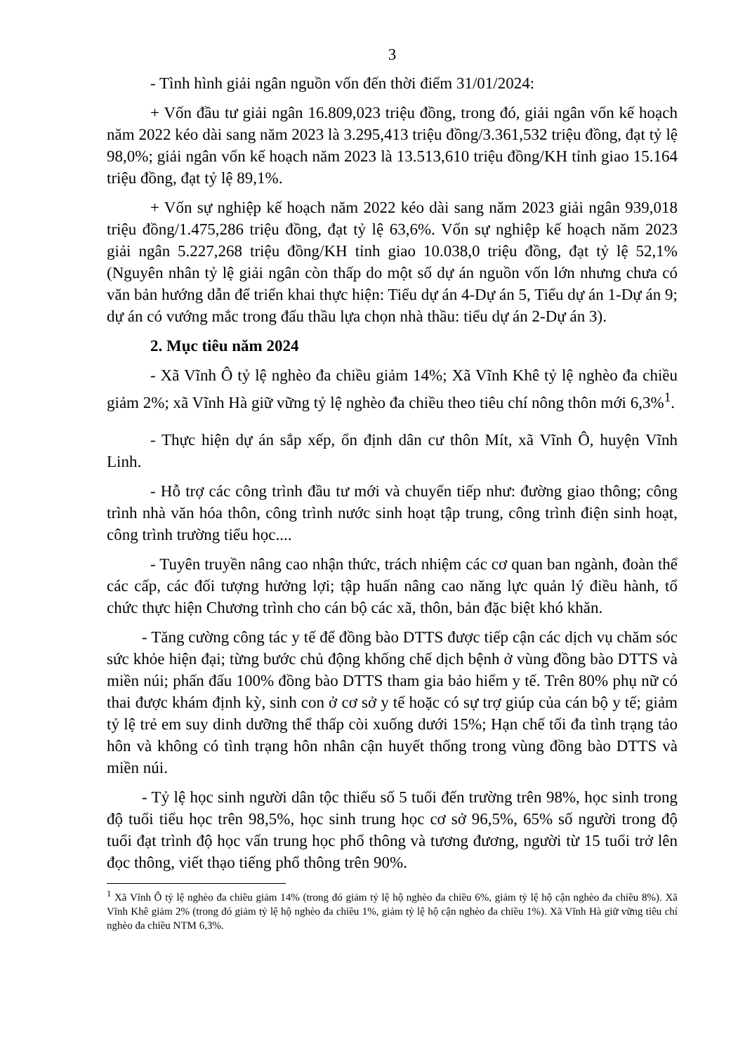3
- Tình hình giải ngân nguồn vốn đến thời điểm 31/01/2024:
+ Vốn đầu tư giải ngân 16.809,023 triệu đồng, trong đó, giải ngân vốn kế hoạch năm 2022 kéo dài sang năm 2023 là 3.295,413 triệu đồng/3.361,532 triệu đồng, đạt tỷ lệ 98,0%; giải ngân vốn kế hoạch năm 2023 là 13.513,610 triệu đồng/KH tỉnh giao 15.164 triệu đồng, đạt tỷ lệ 89,1%.
+ Vốn sự nghiệp kế hoạch năm 2022 kéo dài sang năm 2023 giải ngân 939,018 triệu đồng/1.475,286 triệu đồng, đạt tỷ lệ 63,6%. Vốn sự nghiệp kế hoạch năm 2023 giải ngân 5.227,268 triệu đồng/KH tỉnh giao 10.038,0 triệu đồng, đạt tỷ lệ 52,1% (Nguyên nhân tỷ lệ giải ngân còn thấp do một số dự án nguồn vốn lớn nhưng chưa có văn bản hướng dẫn để triển khai thực hiện: Tiểu dự án 4-Dự án 5, Tiểu dự án 1-Dự án 9; dự án có vướng mắc trong đấu thầu lựa chọn nhà thầu: tiểu dự án 2-Dự án 3).
2. Mục tiêu năm 2024
- Xã Vĩnh Ô tỷ lệ nghèo đa chiều giảm 14%; Xã Vĩnh Khê tỷ lệ nghèo đa chiều giảm 2%; xã Vĩnh Hà giữ vững tỷ lệ nghèo đa chiều theo tiêu chí nông thôn mới 6,3%<sup>1</sup>.
- Thực hiện dự án sắp xếp, ổn định dân cư thôn Mít, xã Vĩnh Ô, huyện Vĩnh Linh.
- Hỗ trợ các công trình đầu tư mới và chuyển tiếp như: đường giao thông; công trình nhà văn hóa thôn, công trình nước sinh hoạt tập trung, công trình điện sinh hoạt, công trình trường tiểu học....
- Tuyên truyền nâng cao nhận thức, trách nhiệm các cơ quan ban ngành, đoàn thể các cấp, các đối tượng hưởng lợi; tập huấn nâng cao năng lực quản lý điều hành, tổ chức thực hiện Chương trình cho cán bộ các xã, thôn, bản đặc biệt khó khăn.
- Tăng cường công tác y tế để đồng bào DTTS được tiếp cận các dịch vụ chăm sóc sức khỏe hiện đại; từng bước chủ động khống chế dịch bệnh ở vùng đồng bào DTTS và miền núi; phấn đấu 100% đồng bào DTTS tham gia bảo hiểm y tế. Trên 80% phụ nữ có thai được khám định kỳ, sinh con ở cơ sở y tế hoặc có sự trợ giúp của cán bộ y tế; giảm tỷ lệ trẻ em suy dinh dưỡng thể thấp còi xuống dưới 15%; Hạn chế tối đa tình trạng tảo hôn và không có tình trạng hôn nhân cận huyết thống trong vùng đồng bào DTTS và miền núi.
- Tỷ lệ học sinh người dân tộc thiểu số 5 tuổi đến trường trên 98%, học sinh trong độ tuổi tiểu học trên 98,5%, học sinh trung học cơ sở 96,5%, 65% số người trong độ tuổi đạt trình độ học vấn trung học phổ thông và tương đương, người từ 15 tuổi trở lên đọc thông, viết thạo tiếng phổ thông trên 90%.
<sup>1</sup> Xã Vĩnh Ô tỷ lệ nghèo đa chiều giảm 14% (trong đó giảm tỷ lệ hộ nghèo đa chiều 6%, giảm tỷ lệ hộ cận nghèo đa chiều 8%). Xã Vĩnh Khê giảm 2% (trong đó giảm tỷ lệ hộ nghèo đa chiều 1%, giảm tỷ lệ hộ cận nghèo đa chiều 1%). Xã Vĩnh Hà giữ vững tiêu chí nghèo đa chiều NTM 6,3%.